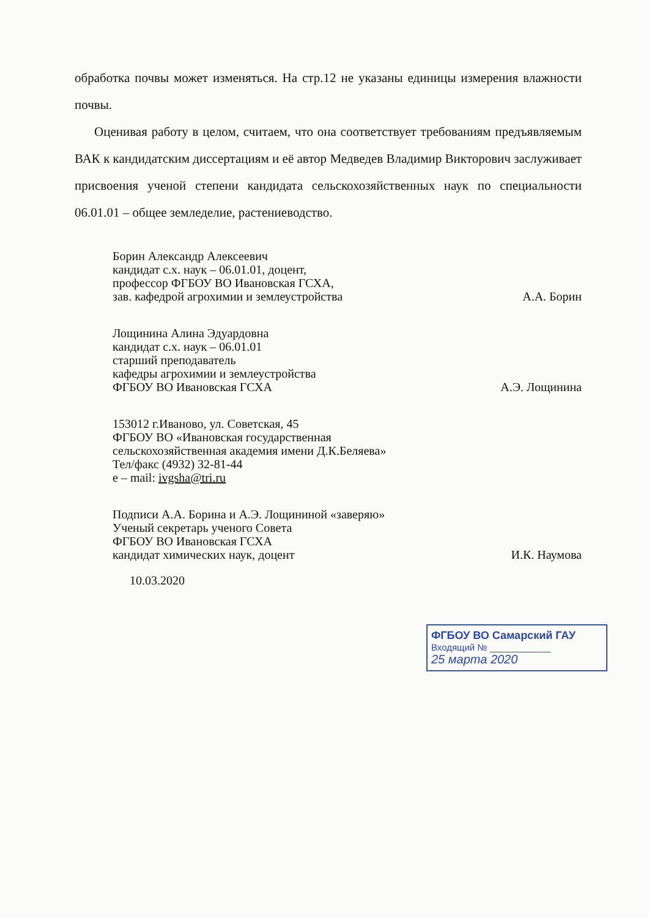обработка почвы может изменяться. На стр.12 не указаны единицы измерения влажности почвы.
Оценивая работу в целом, считаем, что она соответствует требованиям предъявляемым ВАК к кандидатским диссертациям и её автор Медведев Владимир Викторович заслуживает присвоения ученой степени кандидата сельскохозяйственных наук по специальности 06.01.01 – общее земледелие, растениеводство.
Борин Александр Алексеевич
кандидат с.х. наук – 06.01.01, доцент,
профессор ФГБОУ ВО Ивановская ГСХА,
зав. кафедрой агрохимии и землеустройства А.А. Борин
Лощинина Алина Эдуардовна
кандидат с.х. наук – 06.01.01
старший преподаватель
кафедры агрохимии и землеустройства
ФГБОУ ВО Ивановская ГСХА А.Э. Лощинина
153012 г.Иваново, ул. Советская, 45
ФГБОУ ВО «Ивановская государственная
сельскохозяйственная академия имени Д.К.Беляева»
Тел/факс (4932) 32-81-44
е – mail: ivgsha@tri.ru
Подписи А.А. Борина и А.Э. Лощининой «заверяю»
Ученый секретарь ученого Совета
ФГБОУ ВО Ивановская ГСХА
кандидат химических наук, доцент И.К. Наумова
10.03.2020
ФГБОУ ВО Самарский ГАУ
Входящий № ____________
25 марта 2020